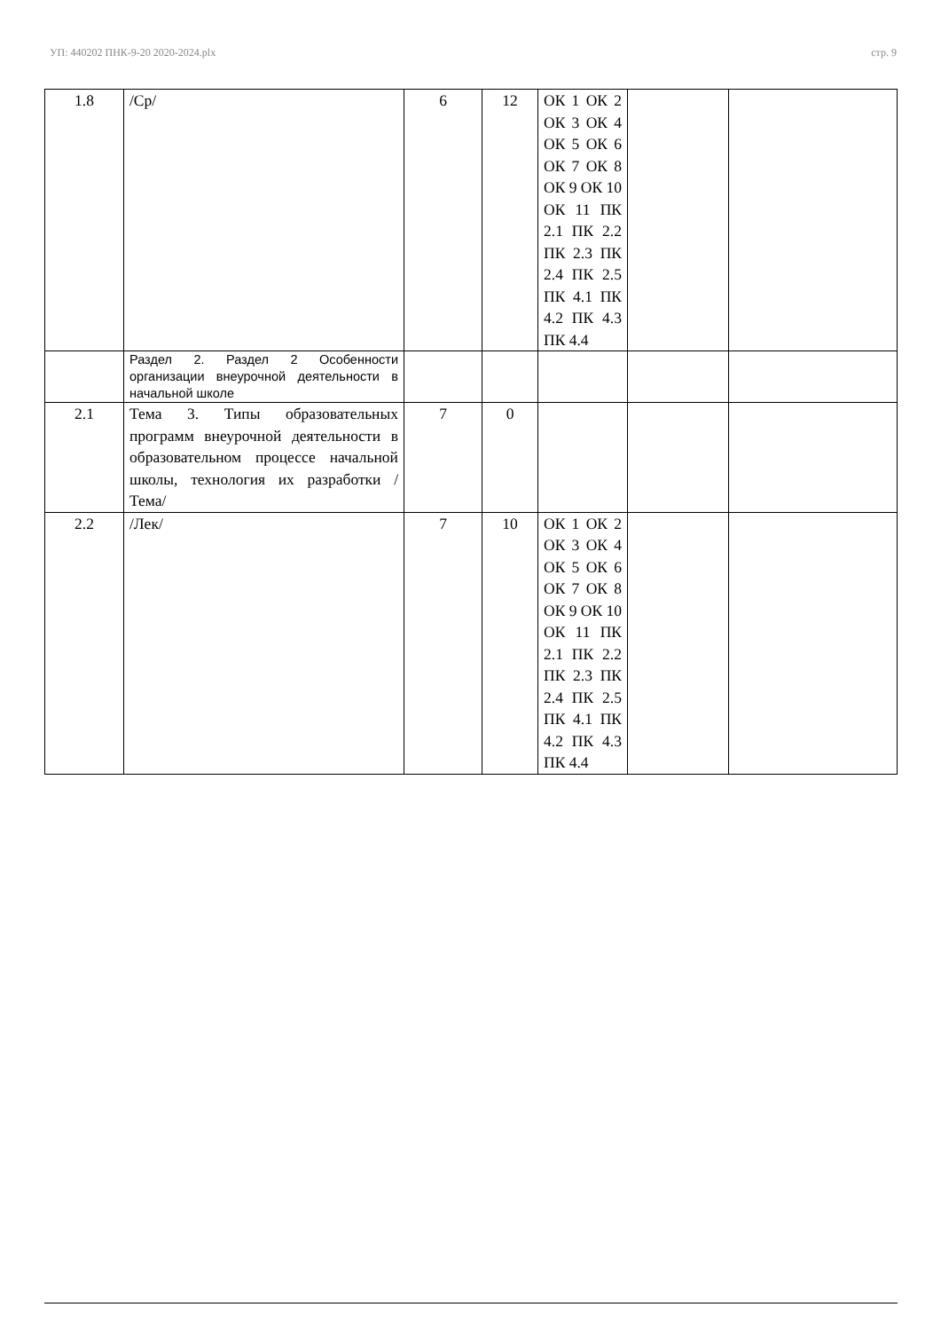УП: 440202 ПНК-9-20 2020-2024.plx стр. 9
| 1.8 | /Ср/ | 6 | 12 | ОК 1 ОК 2 ОК 3 ОК 4 ОК 5 ОК 6 ОК 7 ОК 8 ОК 9 ОК 10 ОК 11 ПК 2.1 ПК 2.2 ПК 2.3 ПК 2.4 ПК 2.5 ПК 4.1 ПК 4.2 ПК 4.3 ПК 4.4 | | |
| | Раздел 2. Раздел 2 Особенности организации внеурочной деятельности в начальной школе | | | | | |
| 2.1 | Тема 3. Типы образовательных программ внеурочной деятельности в образовательном процессе начальной школы, технология их разработки /Тема/ | 7 | 0 | | | |
| 2.2 | /Лек/ | 7 | 10 | ОК 1 ОК 2 ОК 3 ОК 4 ОК 5 ОК 6 ОК 7 ОК 8 ОК 9 ОК 10 ОК 11 ПК 2.1 ПК 2.2 ПК 2.3 ПК 2.4 ПК 2.5 ПК 4.1 ПК 4.2 ПК 4.3 ПК 4.4 | | |